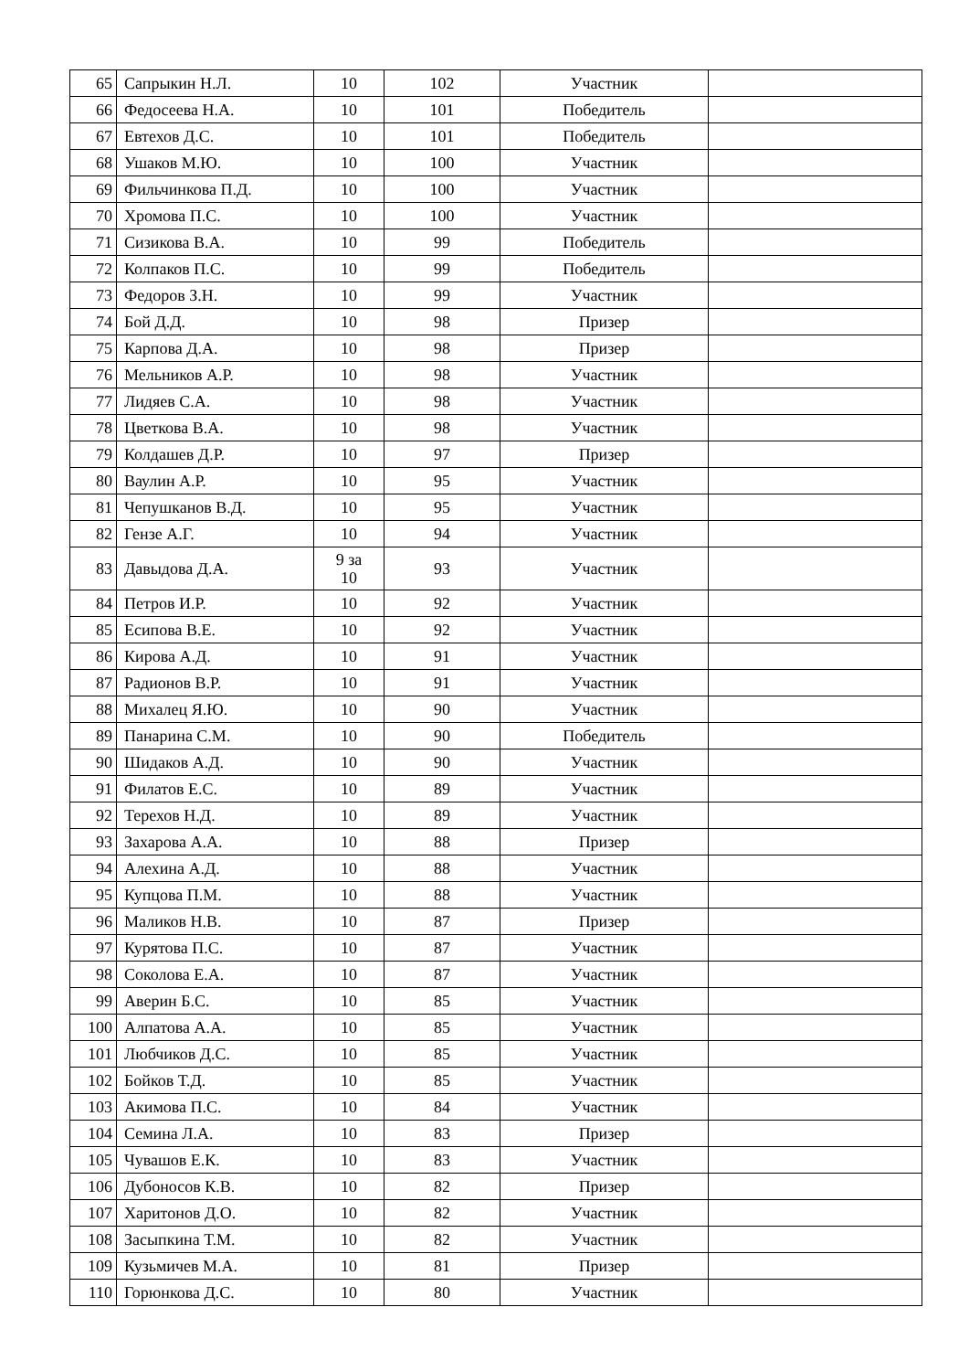| 65 | Сапрыкин Н.Л. | 10 | 102 | Участник | |
| 66 | Федосеева Н.А. | 10 | 101 | Победитель | |
| 67 | Евтехов Д.С. | 10 | 101 | Победитель | |
| 68 | Ушаков М.Ю. | 10 | 100 | Участник | |
| 69 | Фильчинкова П.Д. | 10 | 100 | Участник | |
| 70 | Хромова П.С. | 10 | 100 | Участник | |
| 71 | Сизикова В.А. | 10 | 99 | Победитель | |
| 72 | Колпаков П.С. | 10 | 99 | Победитель | |
| 73 | Федоров З.Н. | 10 | 99 | Участник | |
| 74 | Бой Д.Д. | 10 | 98 | Призер | |
| 75 | Карпова Д.А. | 10 | 98 | Призер | |
| 76 | Мельников А.Р. | 10 | 98 | Участник | |
| 77 | Лидяев С.А. | 10 | 98 | Участник | |
| 78 | Цветкова В.А. | 10 | 98 | Участник | |
| 79 | Колдашев Д.Р. | 10 | 97 | Призер | |
| 80 | Ваулин А.Р. | 10 | 95 | Участник | |
| 81 | Чепушканов В.Д. | 10 | 95 | Участник | |
| 82 | Гензе А.Г. | 10 | 94 | Участник | |
| 83 | Давыдова Д.А. | 9 за 10 | 93 | Участник | |
| 84 | Петров И.Р. | 10 | 92 | Участник | |
| 85 | Есипова В.Е. | 10 | 92 | Участник | |
| 86 | Кирова А.Д. | 10 | 91 | Участник | |
| 87 | Радионов В.Р. | 10 | 91 | Участник | |
| 88 | Михалец Я.Ю. | 10 | 90 | Участник | |
| 89 | Панарина С.М. | 10 | 90 | Победитель | |
| 90 | Шидаков А.Д. | 10 | 90 | Участник | |
| 91 | Филатов Е.С. | 10 | 89 | Участник | |
| 92 | Терехов Н.Д. | 10 | 89 | Участник | |
| 93 | Захарова А.А. | 10 | 88 | Призер | |
| 94 | Алехина А.Д. | 10 | 88 | Участник | |
| 95 | Купцова П.М. | 10 | 88 | Участник | |
| 96 | Маликов Н.В. | 10 | 87 | Призер | |
| 97 | Курятова П.С. | 10 | 87 | Участник | |
| 98 | Соколова Е.А. | 10 | 87 | Участник | |
| 99 | Аверин Б.С. | 10 | 85 | Участник | |
| 100 | Алпатова А.А. | 10 | 85 | Участник | |
| 101 | Любчиков Д.С. | 10 | 85 | Участник | |
| 102 | Бойков Т.Д. | 10 | 85 | Участник | |
| 103 | Акимова П.С. | 10 | 84 | Участник | |
| 104 | Семина Л.А. | 10 | 83 | Призер | |
| 105 | Чувашов Е.К. | 10 | 83 | Участник | |
| 106 | Дубоносов К.В. | 10 | 82 | Призер | |
| 107 | Харитонов Д.О. | 10 | 82 | Участник | |
| 108 | Засыпкина Т.М. | 10 | 82 | Участник | |
| 109 | Кузьмичев М.А. | 10 | 81 | Призер | |
| 110 | Горюнкова Д.С. | 10 | 80 | Участник | |